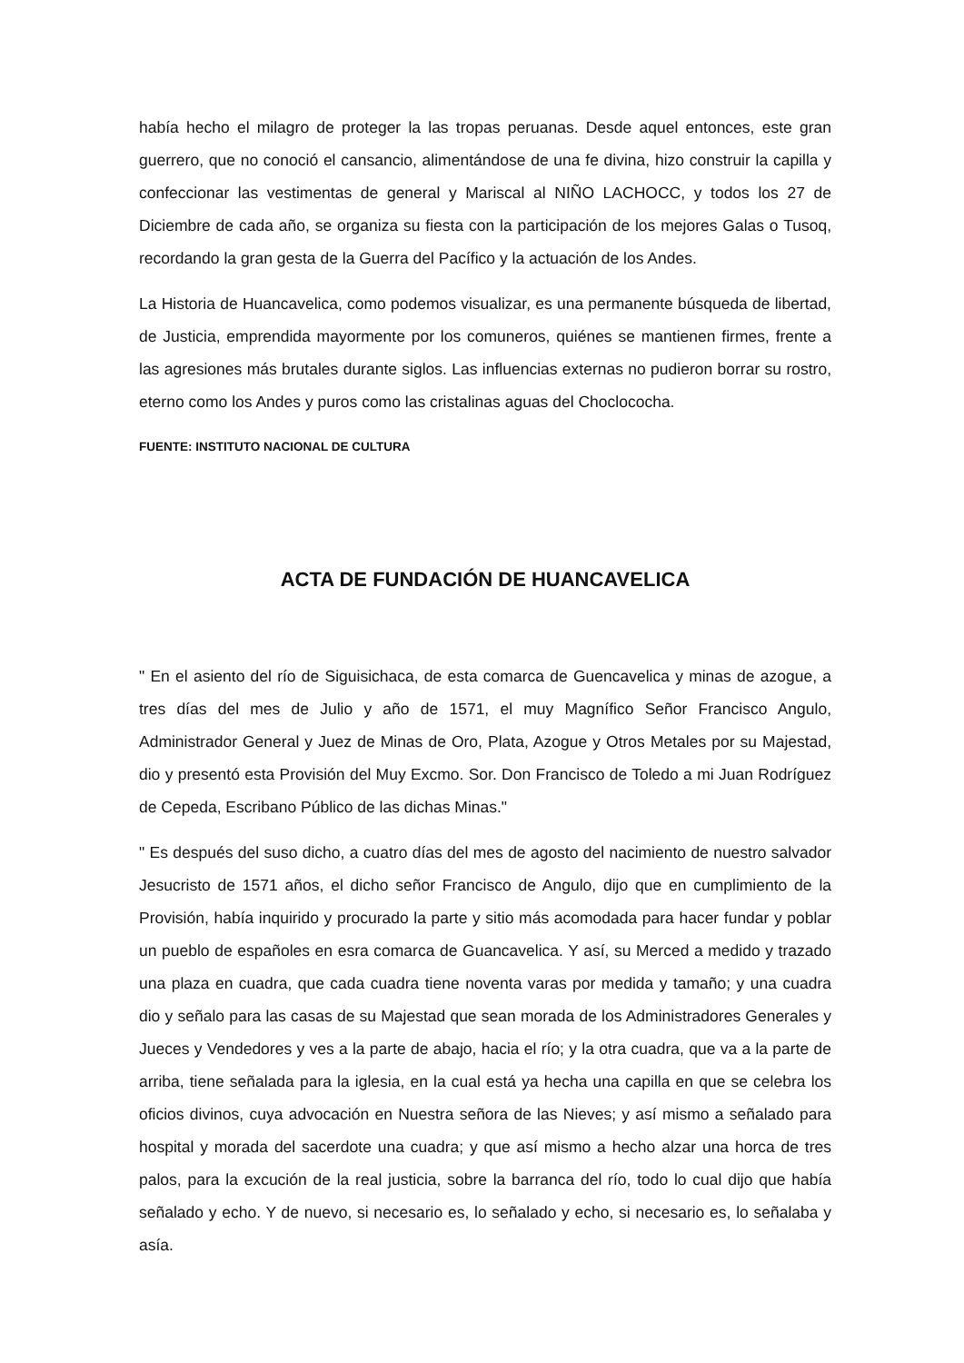había hecho el milagro de proteger la las tropas peruanas. Desde aquel entonces, este gran guerrero, que no conoció el cansancio, alimentándose de una fe divina, hizo construir la capilla y confeccionar las vestimentas de general y Mariscal al NIÑO LACHOCC, y todos los 27 de Diciembre de cada año, se organiza su fiesta con la participación de los mejores Galas o Tusoq, recordando la gran gesta de la Guerra del Pacífico y la actuación de los Andes.
La Historia de Huancavelica, como podemos visualizar, es una permanente búsqueda de libertad, de Justicia, emprendida mayormente por los comuneros, quiénes se mantienen firmes, frente a las agresiones más brutales durante siglos. Las influencias externas no pudieron borrar su rostro, eterno como los Andes y puros como las cristalinas aguas del Choclococha.
FUENTE: INSTITUTO NACIONAL DE CULTURA
ACTA DE FUNDACIÓN DE HUANCAVELICA
" En el asiento del río de Siguisichaca, de esta comarca de Guencavelica y minas de azogue, a tres días del mes de Julio y año de 1571, el muy Magnífico Señor Francisco Angulo, Administrador General y Juez de Minas de Oro, Plata, Azogue y Otros Metales por su Majestad, dio y presentó esta Provisión del Muy Excmo. Sor. Don Francisco de Toledo a mi Juan Rodríguez de Cepeda, Escribano Público de las dichas Minas."
" Es después del suso dicho, a cuatro días del mes de agosto del nacimiento de nuestro salvador Jesucristo de 1571 años, el dicho señor Francisco de Angulo, dijo que en cumplimiento de la Provisión, había inquirido y procurado la parte y sitio más acomodada para hacer fundar y poblar un pueblo de españoles en esra comarca de Guancavelica. Y así, su Merced a medido y trazado una plaza en cuadra, que cada cuadra tiene noventa varas por medida y tamaño; y una cuadra dio y señalo para las casas de su Majestad que sean morada de los Administradores Generales y Jueces y Vendedores y ves a la parte de abajo, hacia el río; y la otra cuadra, que va a la parte de arriba, tiene señalada para la iglesia, en la cual está ya hecha una capilla en que se celebra los oficios divinos, cuya advocación en Nuestra señora de las Nieves; y así mismo a señalado para hospital y morada del sacerdote una cuadra; y que así mismo a hecho alzar una horca de tres palos, para la excución de la real justicia, sobre la barranca del río, todo lo cual dijo que había señalado y echo. Y de nuevo, si necesario es, lo señalado y echo, si necesario es, lo señalaba y asía.